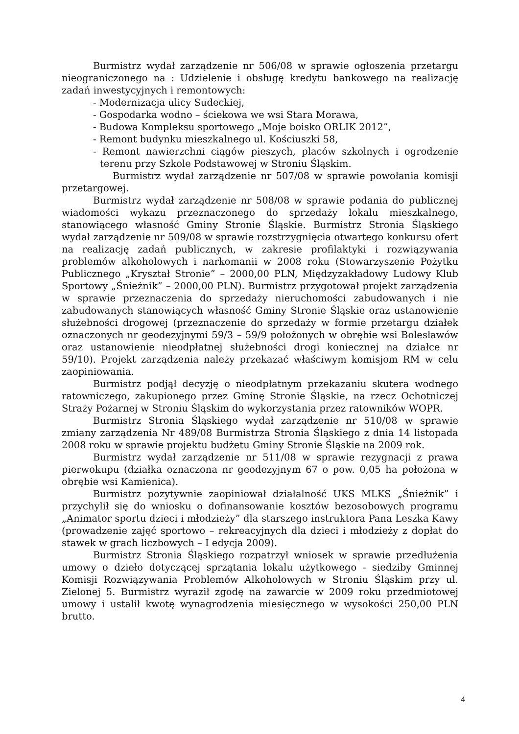Burmistrz wydał zarządzenie nr 506/08 w sprawie ogłoszenia przetargu nieograniczonego na : Udzielenie i obsługę kredytu bankowego na realizację zadań inwestycyjnych i remontowych:
- Modernizacja ulicy Sudeckiej,
- Gospodarka wodno – ściekowa we wsi Stara Morawa,
- Budowa Kompleksu sportowego „Moje boisko ORLIK 2012”,
- Remont budynku mieszkalnego ul. Kościuszki 58,
- Remont nawierzchni ciągów pieszych, placów szkolnych i ogrodzenie terenu przy Szkole Podstawowej w Stroniu Śląskim.
Burmistrz wydał zarządzenie nr 507/08 w sprawie powołania komisji przetargowej.
Burmistrz wydał zarządzenie nr 508/08 w sprawie podania do publicznej wiadomości wykazu przeznaczonego do sprzedaży lokalu mieszkalnego, stanowiącego własność Gminy Stronie Śląskie. Burmistrz Stronia Śląskiego wydał zarządzenie nr 509/08 w sprawie rozstrzygnięcia otwartego konkursu ofert na realizację zadań publicznych, w zakresie profilaktyki i rozwiązywania problemów alkoholowych i narkomanii w 2008 roku (Stowarzyszenie Pożytku Publicznego „Kryształ Stronie” – 2000,00 PLN, Międzyzakładowy Ludowy Klub Sportowy „Śnieżnik” – 2000,00 PLN). Burmistrz przygotował projekt zarządzenia w sprawie przeznaczenia do sprzedaży nieruchomości zabudowanych i nie zabudowanych stanowiących własność Gminy Stronie Śląskie oraz ustanowienie służebności drogowej (przeznaczenie do sprzedaży w formie przetargu działek oznaczonych nr geodezyjnymi 59/3 – 59/9 położonych w obrębie wsi Bolesławów oraz ustanowienie nieodpłatnej służebności drogi koniecznej na działce nr 59/10). Projekt zarządzenia należy przekazać właściwym komisjom RM w celu zaopiniowania.
Burmistrz podjął decyzję o nieodpłatnym przekazaniu skutera wodnego ratowniczego, zakupionego przez Gminę Stronie Śląskie, na rzecz Ochotniczej Straży Pożarnej w Stroniu Śląskim do wykorzystania przez ratowników WOPR.
Burmistrz Stronia Śląskiego wydał zarządzenie nr 510/08 w sprawie zmiany zarządzenia Nr 489/08 Burmistrza Stronia Śląskiego z dnia 14 listopada 2008 roku w sprawie projektu budżetu Gminy Stronie Śląskie na 2009 rok.
Burmistrz wydał zarządzenie nr 511/08 w sprawie rezygnacji z prawa pierwokupu (działka oznaczona nr geodezyjnym 67 o pow. 0,05 ha położona w obrębie wsi Kamienica).
Burmistrz pozytywnie zaopiniował działalność UKS MLKS „Śnieżnik” i przychylił się do wniosku o dofinansowanie kosztów bezosobowych programu „Animator sportu dzieci i młodzieży” dla starszego instruktora Pana Leszka Kawy (prowadzenie zajęć sportowo – rekreacyjnych dla dzieci i młodzieży z dopłat do stawek w grach liczbowych – I edycja 2009).
Burmistrz Stronia Śląskiego rozpatrzył wniosek w sprawie przedłużenia umowy o dzieło dotyczącej sprzątania lokalu użytkowego - siedziby Gminnej Komisji Rozwiązywania Problemów Alkoholowych w Stroniu Śląskim przy ul. Zielonej 5. Burmistrz wyraził zgodę na zawarcie w 2009 roku przedmiotowej umowy i ustalił kwotę wynagrodzenia miesięcznego w wysokości 250,00 PLN brutto.
4